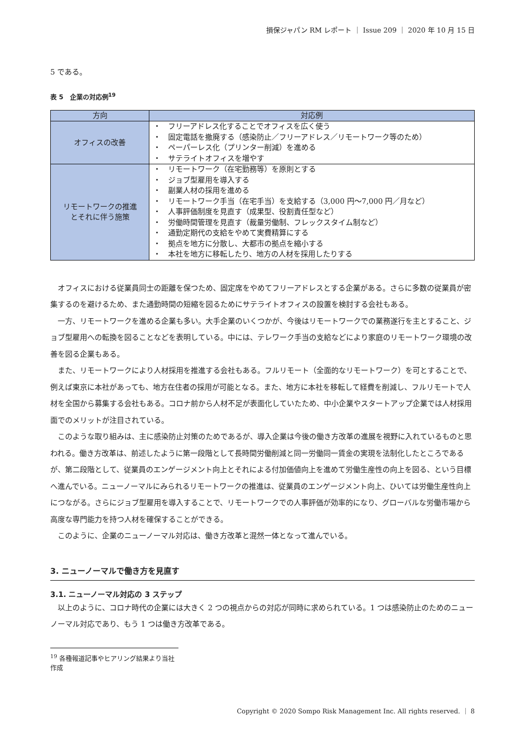損保ジャパン RM レポート ｜ Issue 209 ｜ 2020 年 10 月 15 日
5 である。
表 5　企業の対応例<sup>19</sup>
| 方向 | 対応例 |
| --- | --- |
| オフィスの改善 | ・ フリーアドレス化することでオフィスを広く使う ・ 固定電話を撤廃する（感染防止／フリーアドレス／リモートワーク等のため） ・ ペーパーレス化（プリンター削減）を進める ・ サテライトオフィスを増やす |
| リモートワークの推進 とそれに伴う施策 | ・ リモートワーク（在宅勤務等）を原則とする ・ ジョブ型雇用を導入する ・ 副業人材の採用を進める ・ リモートワーク手当（在宅手当）を支給する（3,000 円～7,000 円／月など） ・ 人事評価制度を見直す（成果型、役割責任型など） ・ 労働時間管理を見直す（裁量労働制、フレックスタイム制など） ・ 通勤定期代の支給をやめて実費精算にする ・ 拠点を地方に分散し、大都市の拠点を縮小する ・ 本社を地方に移転したり、地方の人材を採用したりする |
オフィスにおける従業員同士の距離を保つため、固定席をやめてフリーアドレスとする企業がある。さらに多数の従業員が密集するのを避けるため、また通勤時間の短縮を図るためにサテライトオフィスの設置を検討する会社もある。
一方、リモートワークを進める企業も多い。大手企業のいくつかが、今後はリモートワークでの業務遂行を主とすること、ジョブ型雇用への転換を図ることなどを表明している。中には、テレワーク手当の支給などにより家庭のリモートワーク環境の改善を図る企業もある。
また、リモートワークにより人材採用を推進する会社もある。フルリモート（全面的なリモートワーク）を可とすることで、例えば東京に本社があっても、地方在住者の採用が可能となる。また、地方に本社を移転して経費を削減し、フルリモートで人材を全国から募集する会社もある。コロナ前から人材不足が表面化していたため、中小企業やスタートアップ企業では人材採用面でのメリットが注目されている。
このような取り組みは、主に感染防止対策のためであるが、導入企業は今後の働き方改革の進展を視野に入れているものと思われる。働き方改革は、前述したように第一段階として長時間労働削減と同一労働同一賃金の実現を法制化したところであるが、第二段階として、従業員のエンゲージメント向上とそれによる付加価値向上を進めて労働生産性の向上を図る、という目標へ進んでいる。ニューノーマルにみられるリモートワークの推進は、従業員のエンゲージメント向上、ひいては労働生産性向上につながる。さらにジョブ型雇用を導入することで、リモートワークでの人事評価が効率的になり、グローバルな労働市場から高度な専門能力を持つ人材を確保することができる。
このように、企業のニューノーマル対応は、働き方改革と混然一体となって進んでいる。
3. ニューノーマルで働き方を見直す
3.1. ニューノーマル対応の 3 ステップ
以上のように、コロナ時代の企業には大きく 2 つの視点からの対応が同時に求められている。1 つは感染防止のためのニューノーマル対応であり、もう 1 つは働き方改革である。
<sup>19</sup> 各種報道記事やヒアリング結果より当社作成
Copyright © 2020 Sompo Risk Management Inc. All rights reserved. ｜ 8